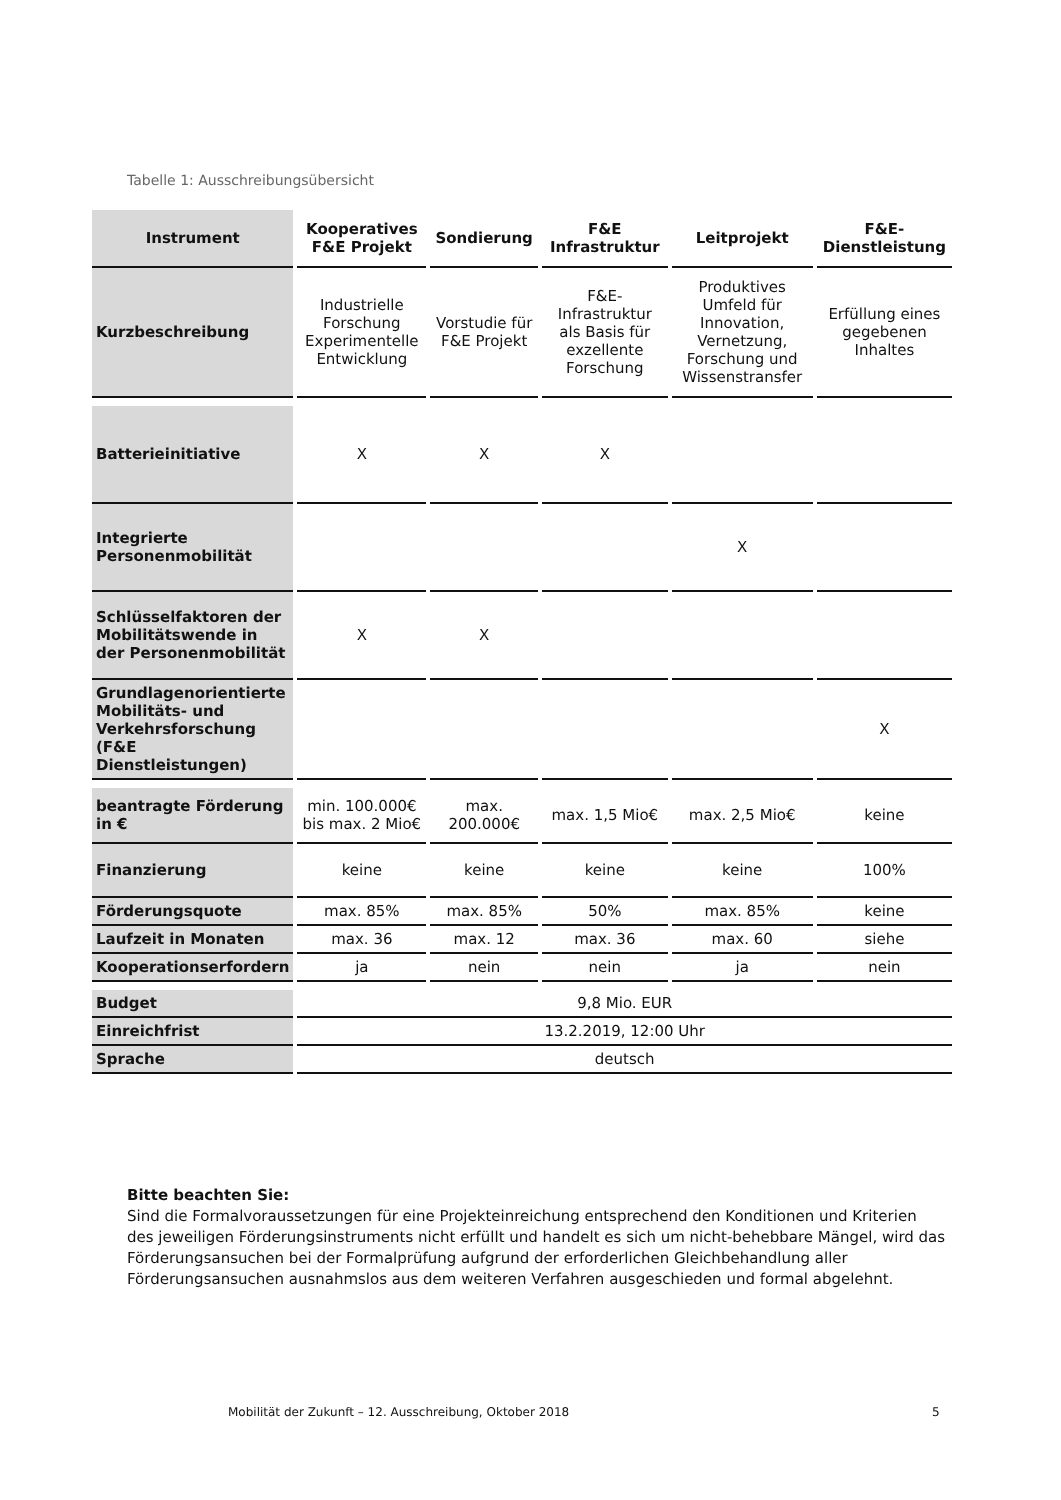Tabelle 1: Ausschreibungsübersicht
| Instrument | Kooperatives F&E Projekt | Sondierung | F&E Infrastruktur | Leitprojekt | F&E-Dienstleistung |
| --- | --- | --- | --- | --- | --- |
| Kurzbeschreibung | Industrielle Forschung Experimentelle Entwicklung | Vorstudie für F&E Projekt | F&E-Infrastruktur als Basis für exzellente Forschung | Produktives Umfeld für Innovation, Vernetzung, Forschung und Wissenstransfer | Erfüllung eines gegebenen Inhaltes |
| Batterieinitiative | X | X | X | | |
| Integrierte Personenmobilität | | | | X | |
| Schlüsselfaktoren der Mobilitätswende in der Personenmobilität | X | X | | | |
| Grundlagenorientierte Mobilitäts- und Verkehrsforschung (F&E Dienstleistungen) | | | | | X |
| beantragte Förderung in € | min. 100.000€ bis max. 2 Mio€ | max. 200.000€ | max. 1,5 Mio€ | max. 2,5 Mio€ | keine |
| Finanzierung | keine | keine | keine | keine | 100% |
| Förderungsquote | max. 85% | max. 85% | 50% | max. 85% | keine |
| Laufzeit in Monaten | max. 36 | max. 12 | max. 36 | max. 60 | siehe |
| Kooperationserfordern | ja | nein | nein | ja | nein |
| Budget | 9,8 Mio. EUR | | | | |
| Einreichfrist | 13.2.2019, 12:00 Uhr | | | | |
| Sprache | deutsch | | | | |
Bitte beachten Sie:
Sind die Formalvoraussetzungen für eine Projekteinreichung entsprechend den Konditionen und Kriterien des jeweiligen Förderungsinstruments nicht erfüllt und handelt es sich um nicht-behebbare Mängel, wird das Förderungsansuchen bei der Formalprüfung aufgrund der erforderlichen Gleichbehandlung aller Förderungsansuchen ausnahmslos aus dem weiteren Verfahren ausgeschieden und formal abgelehnt.
Mobilität der Zukunft – 12. Ausschreibung, Oktober 2018
5